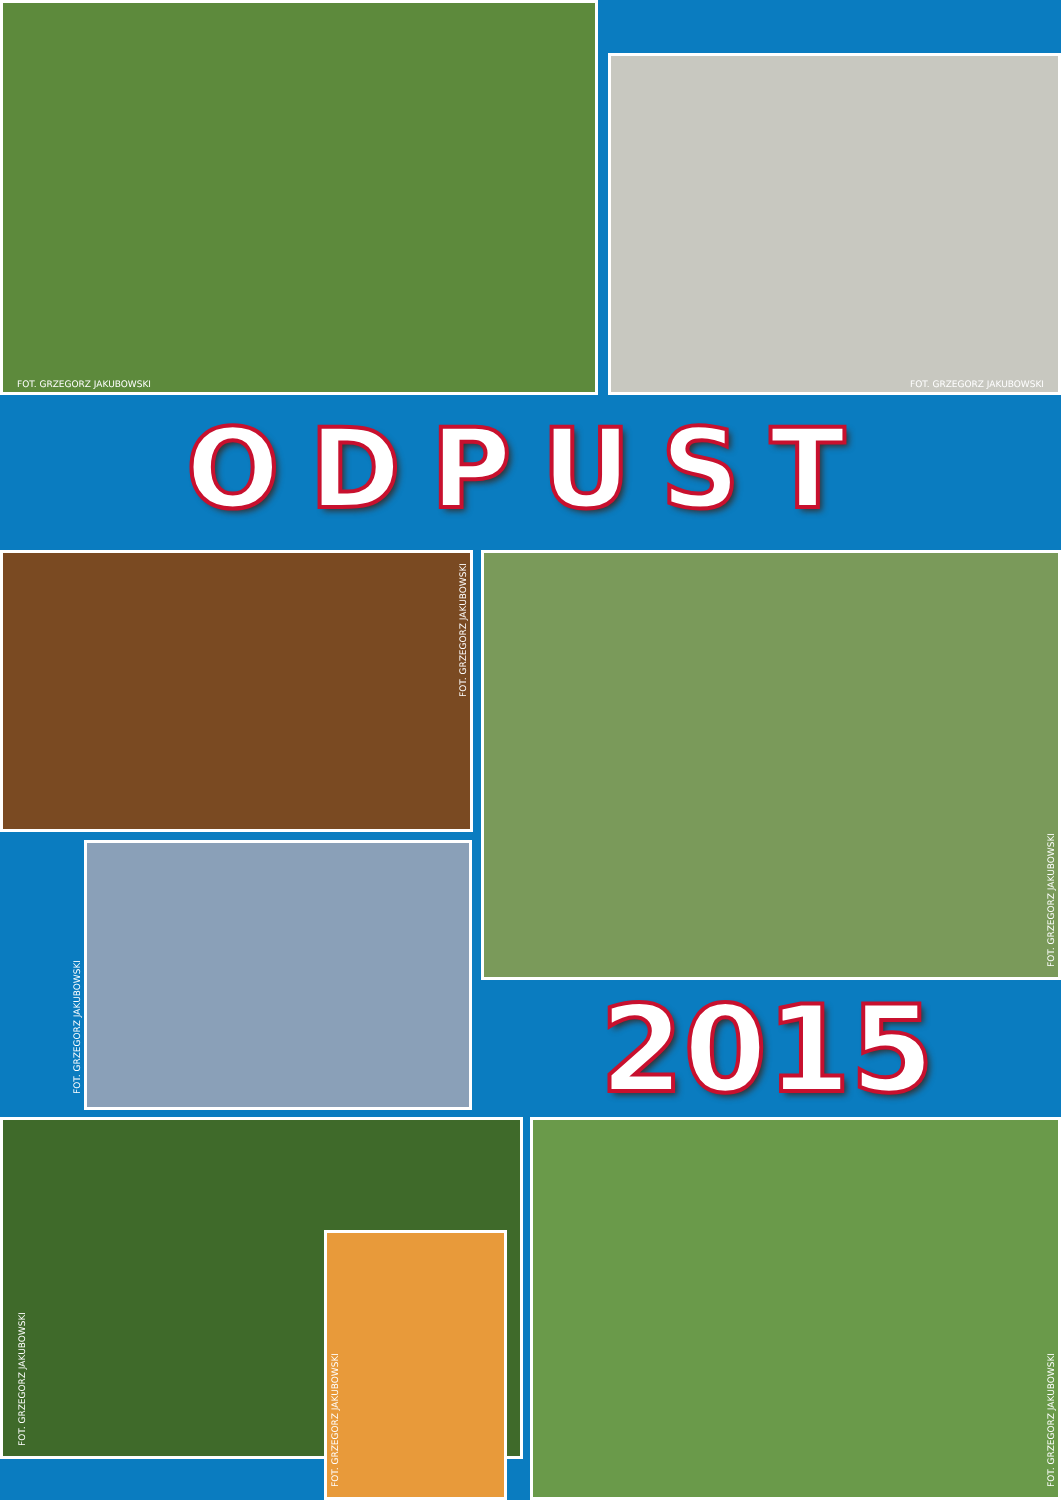FOT. GRZEGORZ JAKUBOWSKI
FOT. GRZEGORZ JAKUBOWSKI
ODPUST
FOT. GRZEGORZ JAKUBOWSKI FOT. GRZEGORZ JAKUBOWSKI
FOT. GRZEGORZ JAKUBOWSKI
2015
FOT. GRZEGORZ JAKUBOWSKI
FOT. GRZEGORZ JAKUBOWSKI
FOT. GRZEGORZ JAKUBOWSKI